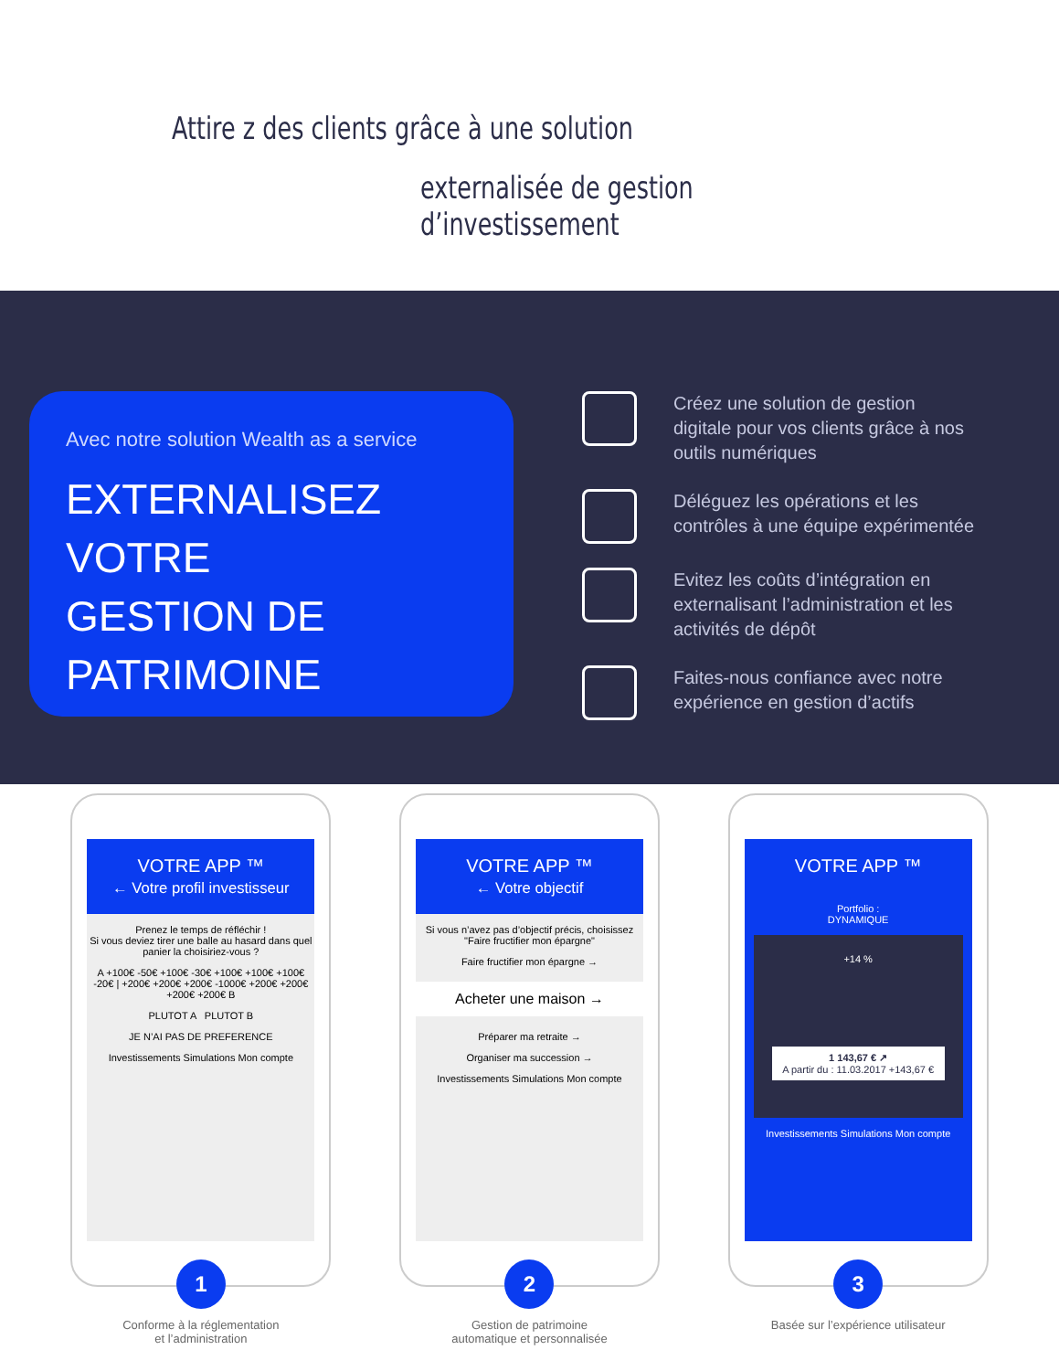Attire z des clients grâce à une solution
externalisée de gestion d’investissement
Avec notre solution Wealth as a service
EXTERNALISEZ
VOTRE
GESTION DE
PATRIMOINE
Créez une solution de gestion digitale pour vos clients grâce à nos outils numériques
Déléguez les opérations et les contrôles à une équipe expérimentée
Evitez les coûts d’intégration en externalisant l’administration et les activités de dépôt
Faites-nous confiance avec notre expérience en gestion d’actifs
VOTRE APP ™
← Votre profil investisseur
Prenez le temps de réfléchir !
Si vous deviez tirer une balle au hasard dans quel panier la choisiriez-vous ?
A +100€ -50€ +100€ -30€ +100€ +100€ +100€ -20€ | +200€ +200€ +200€ -1000€ +200€ +200€ +200€ +200€ B
PLUTOT A PLUTOT B
JE N’AI PAS DE PREFERENCE
Investissements Simulations Mon compte
1
Conforme à la réglementation
et l’administration
VOTRE APP ™
← Votre objectif
Si vous n’avez pas d’objectif précis, choisissez "Faire fructifier mon épargne"
Faire fructifier mon épargne →
Acheter une maison →
Préparer ma retraite →
Organiser ma succession →
Investissements Simulations Mon compte
2
Gestion de patrimoine
automatique et personnalisée
VOTRE APP ™
Portfolio :
DYNAMIQUE
+14 %
1 143,67 € ↗
A partir du : 11.03.2017 +143,67 €
Investissements Simulations Mon compte
3
Basée sur l’expérience utilisateur